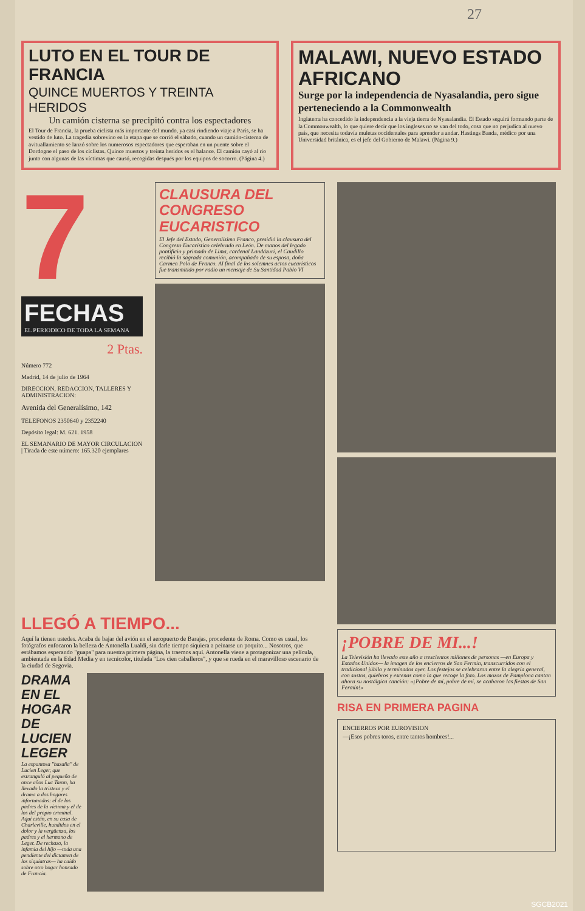27
LUTO EN EL TOUR DE FRANCIA
QUINCE MUERTOS Y TREINTA HERIDOS
Un camión cisterna se precipitó contra los espectadores
El Tour de Francia, la prueba ciclista más importante del mundo, ya casi rindiendo viaje a París, se ha vestido de luto. La tragedia sobrevino en la etapa que se corrió el sábado, cuando un camión-cisterna de avituallamiento se lanzó sobre los numerosos espectadores que esperaban en un puente sobre el Dordogne el paso de los ciclistas. Quince muertos y treinta heridos es el balance. El camión cayó al río junto con algunas de las víctimas que causó, recogidas después por los equipos de socorro. (Página 4.)
MALAWI, NUEVO ESTADO AFRICANO
Surge por la independencia de Nyasalandia, pero sigue perteneciendo a la Commonwealth
Inglaterra ha concedido la independencia a la vieja tierra de Nyasalandia. El Estado seguirá formando parte de la Commonwealth, lo que quiere decir que los ingleses no se van del todo, cosa que no perjudica al nuevo país, que necesita todavía muletas occidentales para aprender a andar. Hastings Banda, médico por una Universidad británica, es el jefe del Gobierno de Malawi. (Página 9.)
7
FECHAS
EL PERIODICO DE TODA LA SEMANA
2 Ptas.
Número 772
Madrid, 14 de julio de 1964
DIRECCION, REDACCION, TALLERES Y ADMINISTRACION:
Avenida del Generalísimo, 142
TELEFONOS 2350640 y 2352240
Depósito legal: M. 621. 1958
EL SEMANARIO DE MAYOR CIRCULACION | Tirada de este número: 165.320 ejemplares
CLAUSURA DEL CONGRESO EUCARISTICO
El Jefe del Estado, Generalísimo Franco, presidió la clausura del Congreso Eucarístico celebrado en León. De manos del legado pontificio y primado de Lima, cardenal Landázuri, el Caudillo recibió la sagrada comunión, acompañado de su esposa, doña Carmen Polo de Franco. Al final de los solemnes actos eucarísticos fue transmitido por radio un mensaje de Su Santidad Pablo VI
¡POBRE DE MI...!
La Televisión ha llevado este año a trescientos millones de personas —en Europa y Estados Unidos— la imagen de los encierros de San Fermín, transcurridos con el tradicional júbilo y terminados ayer. Los festejos se celebraron entre la alegría general, con sustos, quiebros y escenas como la que recoge la foto. Los mozos de Pamplona cantan ahora su nostálgica canción: «¡Pobre de mí, pobre de mí, se acabaron las fiestas de San Fermín!»
RISA EN PRIMERA PAGINA
ENCIERROS POR EUROVISION
—¡Esos pobres toros, entre tantos hombres!...
LLEGÓ A TIEMPO...
Aquí la tienen ustedes. Acaba de bajar del avión en el aeropuerto de Barajas, procedente de Roma. Como es usual, los fotógrafos enfocaron la belleza de Antonella Lualdi, sin darle tiempo siquiera a peinarse un poquito... Nosotros, que estábamos esperando "guapa" para nuestra primera página, la traemos aquí. Antonella viene a protagonizar una película, ambientada en la Edad Media y en tecnicolor, titulada "Los cien caballeros", y que se rueda en el maravilloso escenario de la ciudad de Segovia.
DRAMA EN EL HOGAR DE LUCIEN LEGER
La espantosa "hazaña" de Lucien Leger, que estranguló al pequeño de once años Luc Taron, ha llevado la tristeza y el drama a dos hogares infortunados: el de los padres de la víctima y el de los del propio criminal. Aquí están, en su casa de Charleville, hundidos en el dolor y la vergüenza, los padres y el hermano de Leger. De rechazo, la infamia del hijo —toda una pendiente del dictamen de los siquiatras— ha caído sobre otro hogar honrado de Francia.
SGCB2021